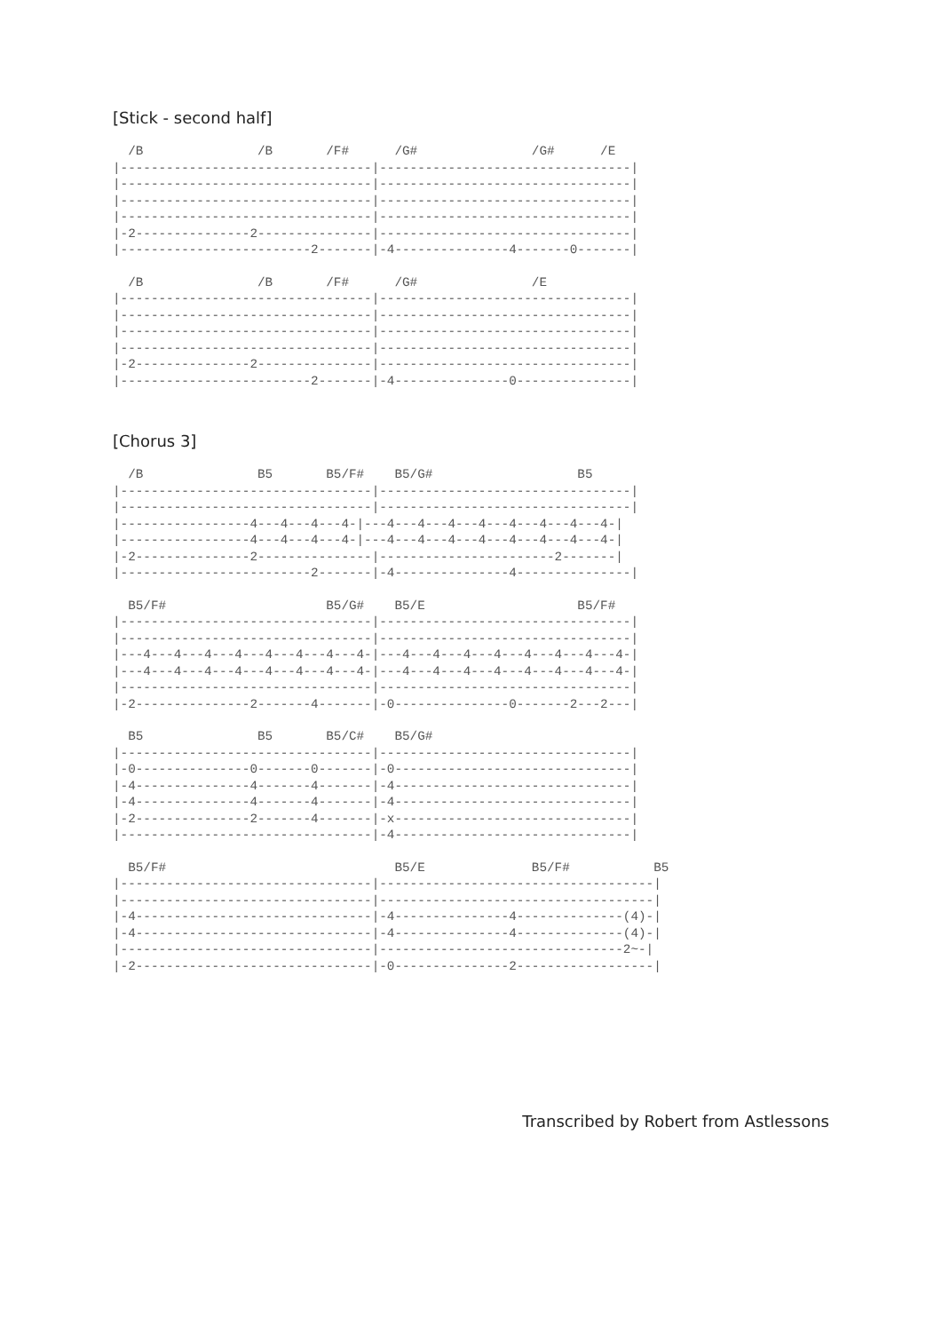[Stick - second half]
  /B               /B       /F#      /G#               /G#      /E
|---------------------------------|---------------------------------|
|---------------------------------|---------------------------------|
|---------------------------------|---------------------------------|
|---------------------------------|---------------------------------|
|-2---------------2---------------|---------------------------------|
|-------------------------2-------|-4---------------4-------0-------|
  /B               /B       /F#      /G#               /E
|---------------------------------|---------------------------------|
|---------------------------------|---------------------------------|
|---------------------------------|---------------------------------|
|---------------------------------|---------------------------------|
|-2---------------2---------------|---------------------------------|
|-------------------------2-------|-4---------------0---------------|
[Chorus 3]
  /B               B5       B5/F#    B5/G#                   B5
|---------------------------------|---------------------------------|
|---------------------------------|---------------------------------|
|-----------------4---4---4---4-|---4---4---4---4---4---4---4---4-|
|-----------------4---4---4---4-|---4---4---4---4---4---4---4---4-|
|-2---------------2---------------|-----------------------2-------|
|-------------------------2-------|-4---------------4---------------|
  B5/F#                     B5/G#    B5/E                    B5/F#
|---------------------------------|---------------------------------|
|---------------------------------|---------------------------------|
|---4---4---4---4---4---4---4---4-|---4---4---4---4---4---4---4---4-|
|---4---4---4---4---4---4---4---4-|---4---4---4---4---4---4---4---4-|
|---------------------------------|---------------------------------|
|-2---------------2-------4-------|-0---------------0-------2---2---|
  B5               B5       B5/C#    B5/G#
|---------------------------------|---------------------------------|
|-0---------------0-------0-------|-0-------------------------------|
|-4---------------4-------4-------|-4-------------------------------|
|-4---------------4-------4-------|-4-------------------------------|
|-2---------------2-------4-------|-x-------------------------------|
|---------------------------------|-4-------------------------------|
  B5/F#                              B5/E              B5/F#           B5
|---------------------------------|------------------------------------|
|---------------------------------|------------------------------------|
|-4-------------------------------|-4---------------4--------------(4)-|
|-4-------------------------------|-4---------------4--------------(4)-|
|---------------------------------|--------------------------------2~-|
|-2-------------------------------|-0---------------2------------------|
Transcribed by Robert from Astlessons